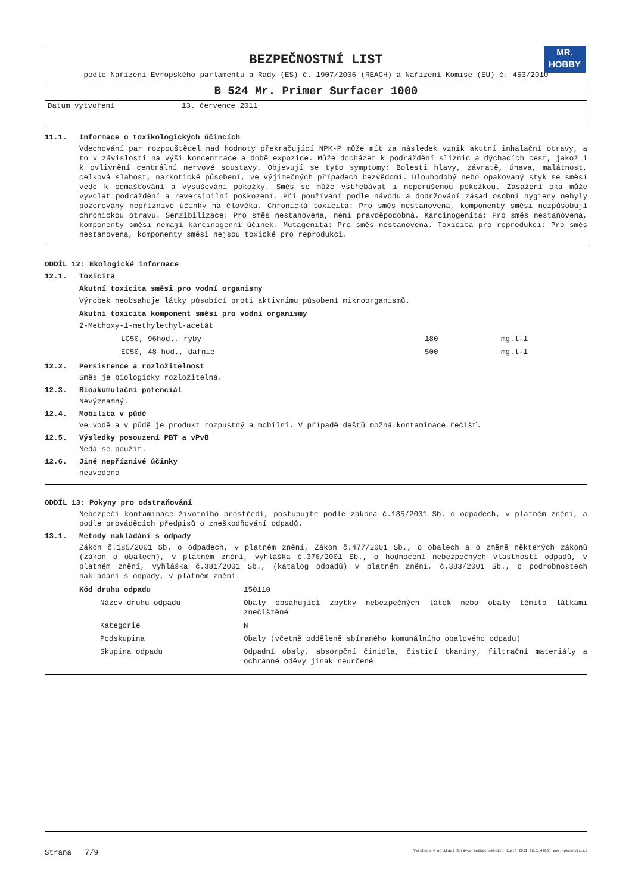BEZPEČNOSTNÍ LIST
MR.
HOBBY
podle Nařízení Evropského parlamentu a Rady (ES) č. 1907/2006 (REACH) a Nařízení Komise (EU) č. 453/2010
B 524 Mr. Primer Surfacer 1000
Datum vytvoření 13. července 2011
11.1. Informace o toxikologických účincích
Vdechování par rozpouštědel nad hodnoty překračující NPK-P může mít za následek vznik akutní inhalační otravy, a to v závislosti na výši koncentrace a době expozice. Může docházet k podráždění sliznic a dýchacích cest, jakož i k ovlivnění centrální nervové soustavy. Objevují se tyto symptomy: Bolesti hlavy, závratě, únava, malátnost, celková slabost, narkotické působení, ve výjimečných případech bezvědomí. Dlouhodobý nebo opakovaný styk se směsí vede k odmašťování a vysušování pokožky. Směs se může vstřebávat i neporušenou pokožkou. Zasažení oka může vyvolat podráždění a reversibilní poškození. Při používání podle návodu a dodržování zásad osobní hygieny nebyly pozorovány nepříznivé účinky na člověka. Chronická toxicita: Pro směs nestanovena, komponenty směsi nezpůsobují chronickou otravu. Senzibilizace: Pro směs nestanovena, není pravděpodobná. Karcinogenita: Pro směs nestanovena, komponenty směsi nemají karcinogenní účinek. Mutagenita: Pro směs nestanovena. Toxicita pro reprodukci: Pro směs nestanovena, komponenty směsi nejsou toxické pro reprodukci.
ODDÍL 12: Ekologické informace
12.1. Toxicita
Akutní toxicita směsi pro vodní organismy
Výrobek neobsahuje látky působící proti aktivnímu působení mikroorganismů.
Akutní toxicita komponent směsi pro vodní organismy
2-Methoxy-1-methylethyl-acetát
| | LC50, 96hod., ryby | 180 | mg.l-1 |
| | EC50, 48 hod., dafnie | 500 | mg.l-1 |
12.2. Persistence a rozložitelnost
Směs je biologicky rozložitelná.
12.3. Bioakumulační potenciál
Nevýznamný.
12.4. Mobilita v půdě
Ve vodě a v půdě je produkt rozpustný a mobilní. V případě dešťů možná kontaminace řečišť.
12.5. Výsledky posouzení PBT a vPvB
Nedá se použít.
12.6. Jiné nepříznivé účinky
neuvedeno
ODDÍL 13: Pokyny pro odstraňování
Nebezpečí kontaminace životního prostředí, postupujte podle zákona č.185/2001 Sb. o odpadech, v platném znění, a podle prováděcích předpisů o zneškodňování odpadů.
13.1. Metody nakládání s odpady
Zákon č.185/2001 Sb. o odpadech, v platném znění, Zákon č.477/2001 Sb., o obalech a o změně některých zákonů (zákon o obalech), v platném znění, vyhláška č.376/2001 Sb., o hodnocení nebezpečných vlastností odpadů, v platném znění, vyhláška č.381/2001 Sb., (katalog odpadů) v platném znění, č.383/2001 Sb., o podrobnostech nakládání s odpady, v platném znění.
| Kód druhu odpadu | 150110 |
| Název druhu odpadu | Obaly obsahující zbytky nebezpečných látek nebo obaly těmito látkami znečištěné |
| Kategorie | N |
| Podskupina | Obaly (včetně odděleně sbíraného komunálního obalového odpadu) |
| Skupina odpadu | Odpadní obaly, absorpční činidla, čisticí tkaniny, filtrační materiály a ochranné oděvy jinak neurčené |
Strana 7/9 Vyrobeno v aplikaci Správce bezpečnostních listů 2011 (8.1.4205) www.rokservis.cz